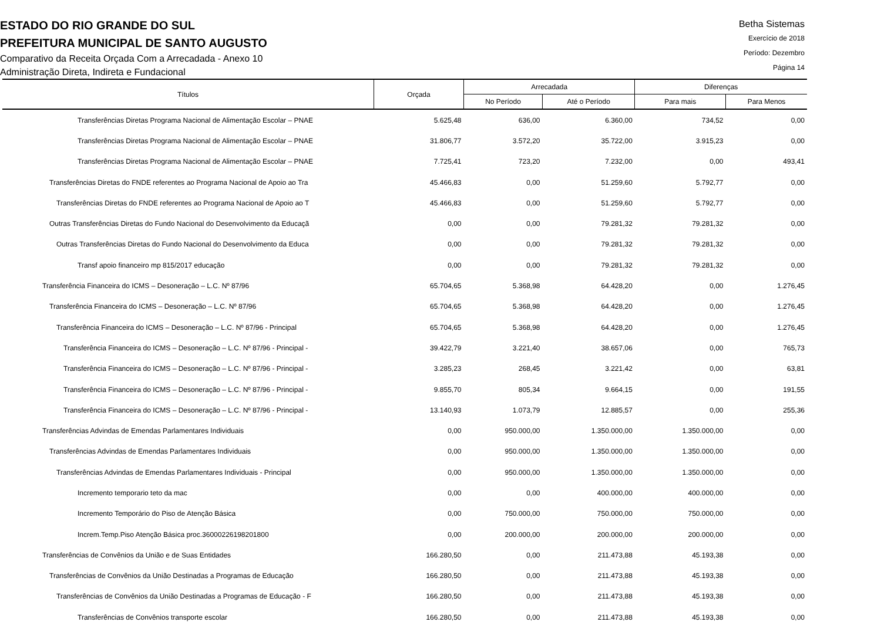ESTADO DO RIO GRANDE DO SUL
PREFEITURA MUNICIPAL DE SANTO AUGUSTO
Comparativo da Receita Orçada Com a Arrecadada - Anexo 10
Administração Direta, Indireta e Fundacional
Betha Sistemas
Exercício de 2018
Período: Dezembro
Página 14
| Títulos | Orçada | Arrecadada | | Diferenças | |
| --- | --- | --- | --- | --- | --- |
| | | No Período | Até o Período | Para mais | Para Menos |
| Transferências Diretas Programa Nacional de Alimentação Escolar – PNAE | 5.625,48 | 636,00 | 6.360,00 | 734,52 | 0,00 |
| Transferências Diretas Programa Nacional de Alimentação Escolar – PNAE | 31.806,77 | 3.572,20 | 35.722,00 | 3.915,23 | 0,00 |
| Transferências Diretas Programa Nacional de Alimentação Escolar – PNAE | 7.725,41 | 723,20 | 7.232,00 | 0,00 | 493,41 |
| Transferências Diretas do FNDE referentes ao Programa Nacional de Apoio ao Tra | 45.466,83 | 0,00 | 51.259,60 | 5.792,77 | 0,00 |
| Transferências Diretas do FNDE referentes ao Programa Nacional de Apoio ao T | 45.466,83 | 0,00 | 51.259,60 | 5.792,77 | 0,00 |
| Outras Transferências Diretas do Fundo Nacional do Desenvolvimento da Educaçã | 0,00 | 0,00 | 79.281,32 | 79.281,32 | 0,00 |
| Outras Transferências Diretas do Fundo Nacional do Desenvolvimento da Educa | 0,00 | 0,00 | 79.281,32 | 79.281,32 | 0,00 |
| Transf apoio financeiro mp 815/2017 educação | 0,00 | 0,00 | 79.281,32 | 79.281,32 | 0,00 |
| Transferência Financeira do ICMS – Desoneração – L.C. Nº 87/96 | 65.704,65 | 5.368,98 | 64.428,20 | 0,00 | 1.276,45 |
| Transferência Financeira do ICMS – Desoneração – L.C. Nº 87/96 | 65.704,65 | 5.368,98 | 64.428,20 | 0,00 | 1.276,45 |
| Transferência Financeira do ICMS – Desoneração – L.C. Nº 87/96 - Principal | 65.704,65 | 5.368,98 | 64.428,20 | 0,00 | 1.276,45 |
| Transferência Financeira do ICMS – Desoneração – L.C. Nº 87/96 - Principal - | 39.422,79 | 3.221,40 | 38.657,06 | 0,00 | 765,73 |
| Transferência Financeira do ICMS – Desoneração – L.C. Nº 87/96 - Principal - | 3.285,23 | 268,45 | 3.221,42 | 0,00 | 63,81 |
| Transferência Financeira do ICMS – Desoneração – L.C. Nº 87/96 - Principal - | 9.855,70 | 805,34 | 9.664,15 | 0,00 | 191,55 |
| Transferência Financeira do ICMS – Desoneração – L.C. Nº 87/96 - Principal - | 13.140,93 | 1.073,79 | 12.885,57 | 0,00 | 255,36 |
| Transferências Advindas de Emendas Parlamentares Individuais | 0,00 | 950.000,00 | 1.350.000,00 | 1.350.000,00 | 0,00 |
| Transferências Advindas de Emendas Parlamentares Individuais | 0,00 | 950.000,00 | 1.350.000,00 | 1.350.000,00 | 0,00 |
| Transferências Advindas de Emendas Parlamentares Individuais - Principal | 0,00 | 950.000,00 | 1.350.000,00 | 1.350.000,00 | 0,00 |
| Incremento temporario teto da mac | 0,00 | 0,00 | 400.000,00 | 400.000,00 | 0,00 |
| Incremento Temporário do Piso de Atenção Básica | 0,00 | 750.000,00 | 750.000,00 | 750.000,00 | 0,00 |
| Increm.Temp.Piso Atenção Básica proc.36000226198201800 | 0,00 | 200.000,00 | 200.000,00 | 200.000,00 | 0,00 |
| Transferências de Convênios da União e de Suas Entidades | 166.280,50 | 0,00 | 211.473,88 | 45.193,38 | 0,00 |
| Transferências de Convênios da União Destinadas a Programas de Educação | 166.280,50 | 0,00 | 211.473,88 | 45.193,38 | 0,00 |
| Transferências de Convênios da União Destinadas a Programas de Educação - F | 166.280,50 | 0,00 | 211.473,88 | 45.193,38 | 0,00 |
| Transferências de Convênios transporte escolar | 166.280,50 | 0,00 | 211.473,88 | 45.193,38 | 0,00 |